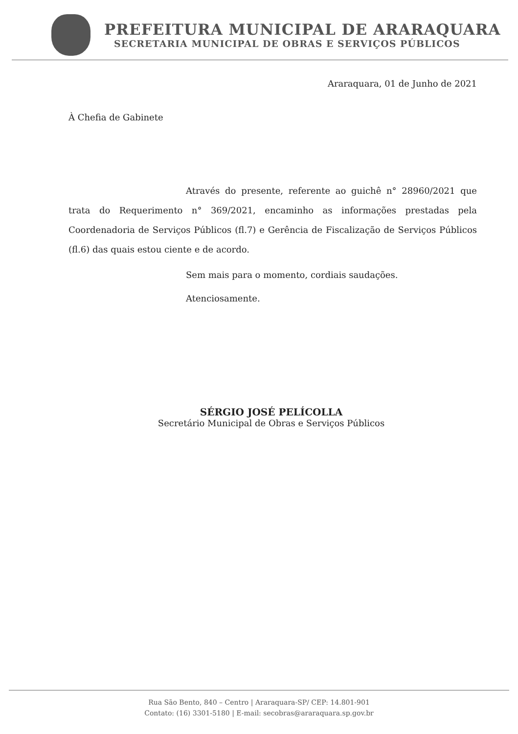PREFEITURA MUNICIPAL DE ARARAQUARA
SECRETARIA MUNICIPAL DE OBRAS E SERVIÇOS PÚBLICOS
Araraquara, 01 de Junho de 2021
À Chefia de Gabinete
Através do presente, referente ao guichê n° 28960/2021 que trata do Requerimento n° 369/2021, encaminho as informações prestadas pela Coordenadoria de Serviços Públicos (fl.7) e Gerência de Fiscalização de Serviços Públicos (fl.6) das quais estou ciente e de acordo.
Sem mais para o momento, cordiais saudações.
Atenciosamente.
SÉRGIO JOSÉ PELÍCOLLA
Secretário Municipal de Obras e Serviços Públicos
Rua São Bento, 840 – Centro | Araraquara-SP/ CEP: 14.801-901
Contato: (16) 3301-5180 | E-mail: secobras@araraquara.sp.gov.br